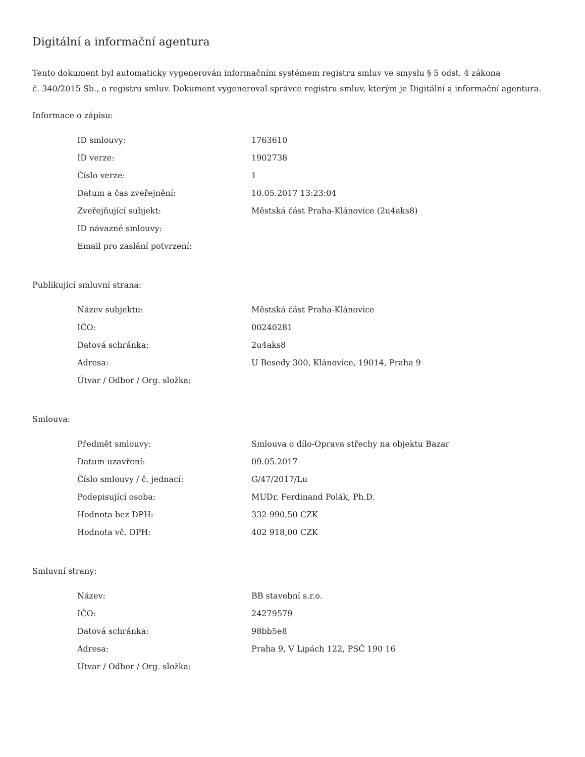Digitální a informační agentura
Tento dokument byl automaticky vygenerován informačním systémem registru smluv ve smyslu § 5 odst. 4 zákona
č. 340/2015 Sb., o registru smluv. Dokument vygeneroval správce registru smluv, kterým je Digitální a informační agentura.
Informace o zápisu:
| ID smlouvy: | 1763610 |
| ID verze: | 1902738 |
| Číslo verze: | 1 |
| Datum a čas zveřejnění: | 10.05.2017 13:23:04 |
| Zveřejňující subjekt: | Městská část Praha-Klánovice (2u4aks8) |
| ID návazné smlouvy: | |
| Email pro zaslání potvrzení: | |
Publikující smluvní strana:
| Název subjektu: | Městská část Praha-Klánovice |
| IČO: | 00240281 |
| Datová schránka: | 2u4aks8 |
| Adresa: | U Besedy 300, Klánovice, 19014, Praha 9 |
| Útvar / Odbor / Org. složka: | |
Smlouva:
| Předmět smlouvy: | Smlouva o dílo-Oprava střechy na objektu Bazar |
| Datum uzavření: | 09.05.2017 |
| Číslo smlouvy / č. jednací: | G/47/2017/Lu |
| Podepisující osoba: | MUDr. Ferdinand Polák, Ph.D. |
| Hodnota bez DPH: | 332 990,50 CZK |
| Hodnota vč. DPH: | 402 918,00 CZK |
Smluvní strany:
| Název: | BB stavební s.r.o. |
| IČO: | 24279579 |
| Datová schránka: | 98bb5e8 |
| Adresa: | Praha 9, V Lipách 122, PSČ 190 16 |
| Útvar / Odbor / Org. složka: | |